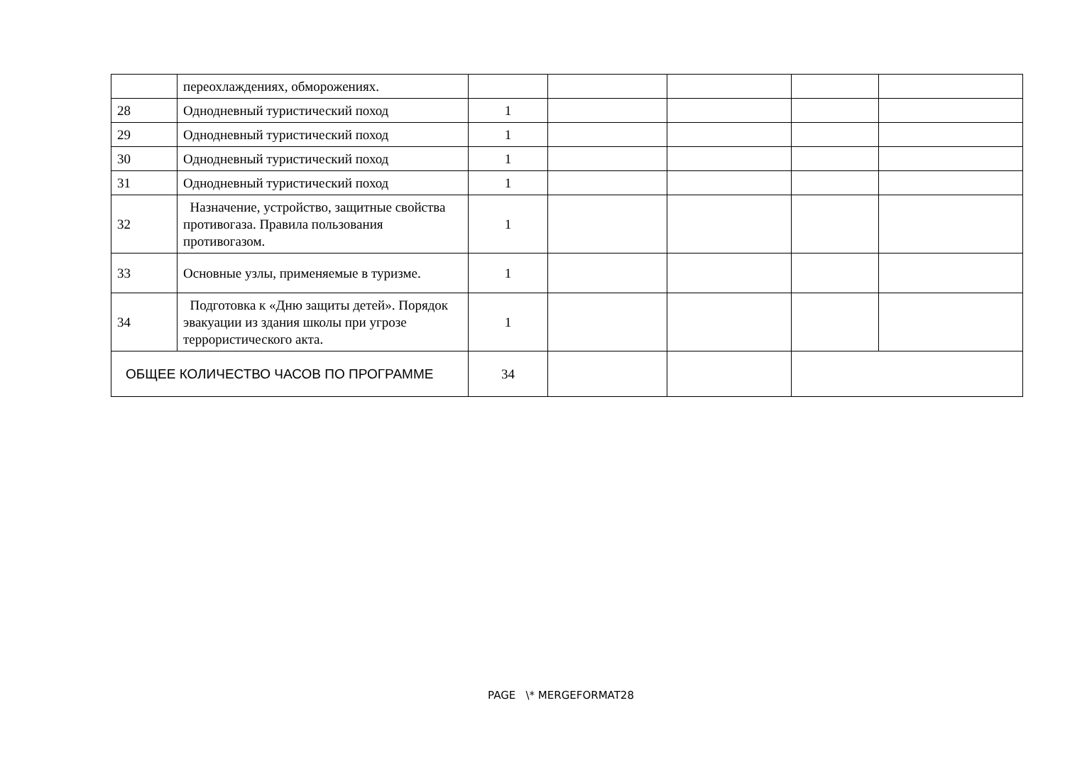| | переохлаждениях, обморожениях. | | | | | |
| 28 | Однодневный туристический поход | 1 | | | | |
| 29 | Однодневный туристический поход | 1 | | | | |
| 30 | Однодневный туристический поход | 1 | | | | |
| 31 | Однодневный туристический поход | 1 | | | | |
| 32 | Назначение, устройство, защитные свойства противогаза. Правила пользования противогазом. | 1 | | | | |
| 33 | Основные узлы, применяемые в туризме. | 1 | | | | |
| 34 | Подготовка к «Дню защиты детей». Порядок эвакуации из здания школы при угрозе террористического акта. | 1 | | | | |
| ОБЩЕЕ КОЛИЧЕСТВО ЧАСОВ ПО ПРОГРАММЕ | | 34 | | | | |
PAGE \* MERGEFORMAT28